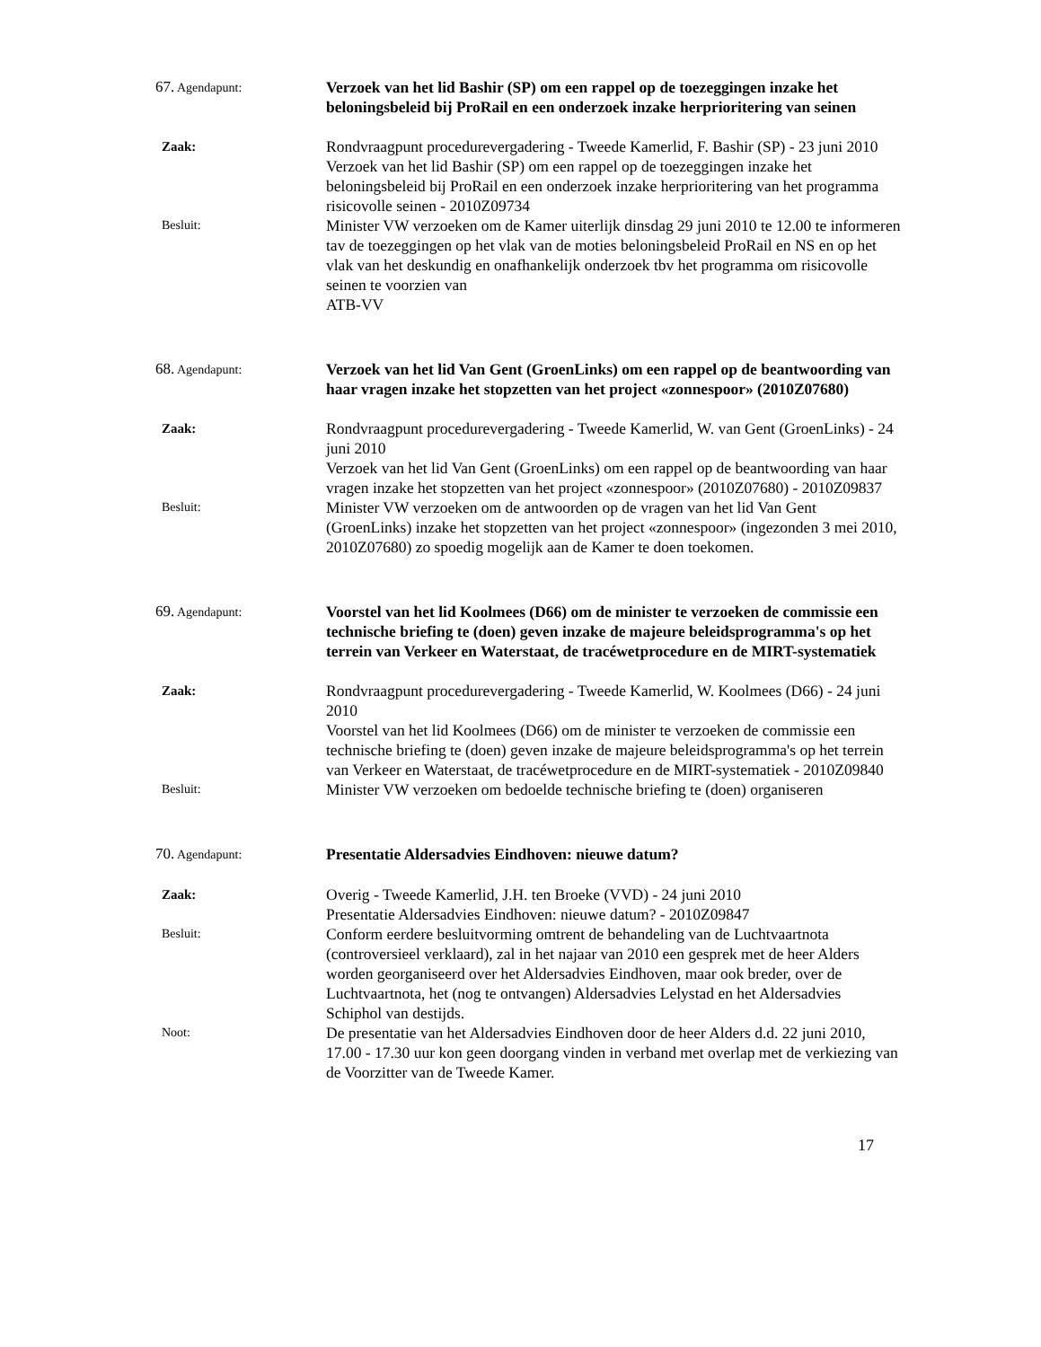67. Agendapunt:
Verzoek van het lid Bashir (SP) om een rappel op de toezeggingen inzake het beloningsbeleid bij ProRail en een onderzoek inzake herprioritering van seinen
Zaak:
Rondvraagpunt procedurevergadering - Tweede Kamerlid, F. Bashir (SP) - 23 juni 2010
Verzoek van het lid Bashir (SP) om een rappel op de toezeggingen inzake het beloningsbeleid bij ProRail en een onderzoek inzake herprioritering van het programma risicovolle seinen - 2010Z09734
Besluit:
Minister VW verzoeken om de Kamer uiterlijk dinsdag 29 juni 2010 te 12.00 te informeren tav de toezeggingen op het vlak van de moties beloningsbeleid ProRail en NS en op het vlak van het deskundig en onafhankelijk onderzoek tbv het programma om risicovolle seinen te voorzien van
ATB-VV
68. Agendapunt:
Verzoek van het lid Van Gent (GroenLinks) om een rappel op de beantwoording van haar vragen inzake het stopzetten van het project «zonnespoor» (2010Z07680)
Zaak:
Rondvraagpunt procedurevergadering - Tweede Kamerlid, W. van Gent (GroenLinks) - 24 juni 2010
Verzoek van het lid Van Gent (GroenLinks) om een rappel op de beantwoording van haar vragen inzake het stopzetten van het project «zonnespoor» (2010Z07680) - 2010Z09837
Besluit:
Minister VW verzoeken om de antwoorden op de vragen van het lid Van Gent (GroenLinks) inzake het stopzetten van het project «zonnespoor» (ingezonden 3 mei 2010, 2010Z07680) zo spoedig mogelijk aan de Kamer te doen toekomen.
69. Agendapunt:
Voorstel van het lid Koolmees (D66) om de minister te verzoeken de commissie een technische briefing te (doen) geven inzake de majeure beleidsprogramma's op het terrein van Verkeer en Waterstaat, de tracéwetprocedure en de MIRT-systematiek
Zaak:
Rondvraagpunt procedurevergadering - Tweede Kamerlid, W. Koolmees (D66) - 24 juni 2010
Voorstel van het lid Koolmees (D66) om de minister te verzoeken de commissie een technische briefing te (doen) geven inzake de majeure beleidsprogramma's op het terrein van Verkeer en Waterstaat, de tracéwetprocedure en de MIRT-systematiek - 2010Z09840
Besluit:
Minister VW verzoeken om bedoelde technische briefing te (doen) organiseren
70. Agendapunt:
Presentatie Aldersadvies Eindhoven: nieuwe datum?
Zaak:
Overig - Tweede Kamerlid, J.H. ten Broeke (VVD) - 24 juni 2010
Presentatie Aldersadvies Eindhoven: nieuwe datum? - 2010Z09847
Besluit:
Conform eerdere besluitvorming omtrent de behandeling van de Luchtvaartnota (controversieel verklaard), zal in het najaar van 2010 een gesprek met de heer Alders worden georganiseerd over het Aldersadvies Eindhoven, maar ook breder, over de Luchtvaartnota, het (nog te ontvangen) Aldersadvies Lelystad en het Aldersadvies Schiphol van destijds.
Noot:
De presentatie van het Aldersadvies Eindhoven door de heer Alders d.d. 22 juni 2010, 17.00 - 17.30 uur kon geen doorgang vinden in verband met overlap met de verkiezing van de Voorzitter van de Tweede Kamer.
17